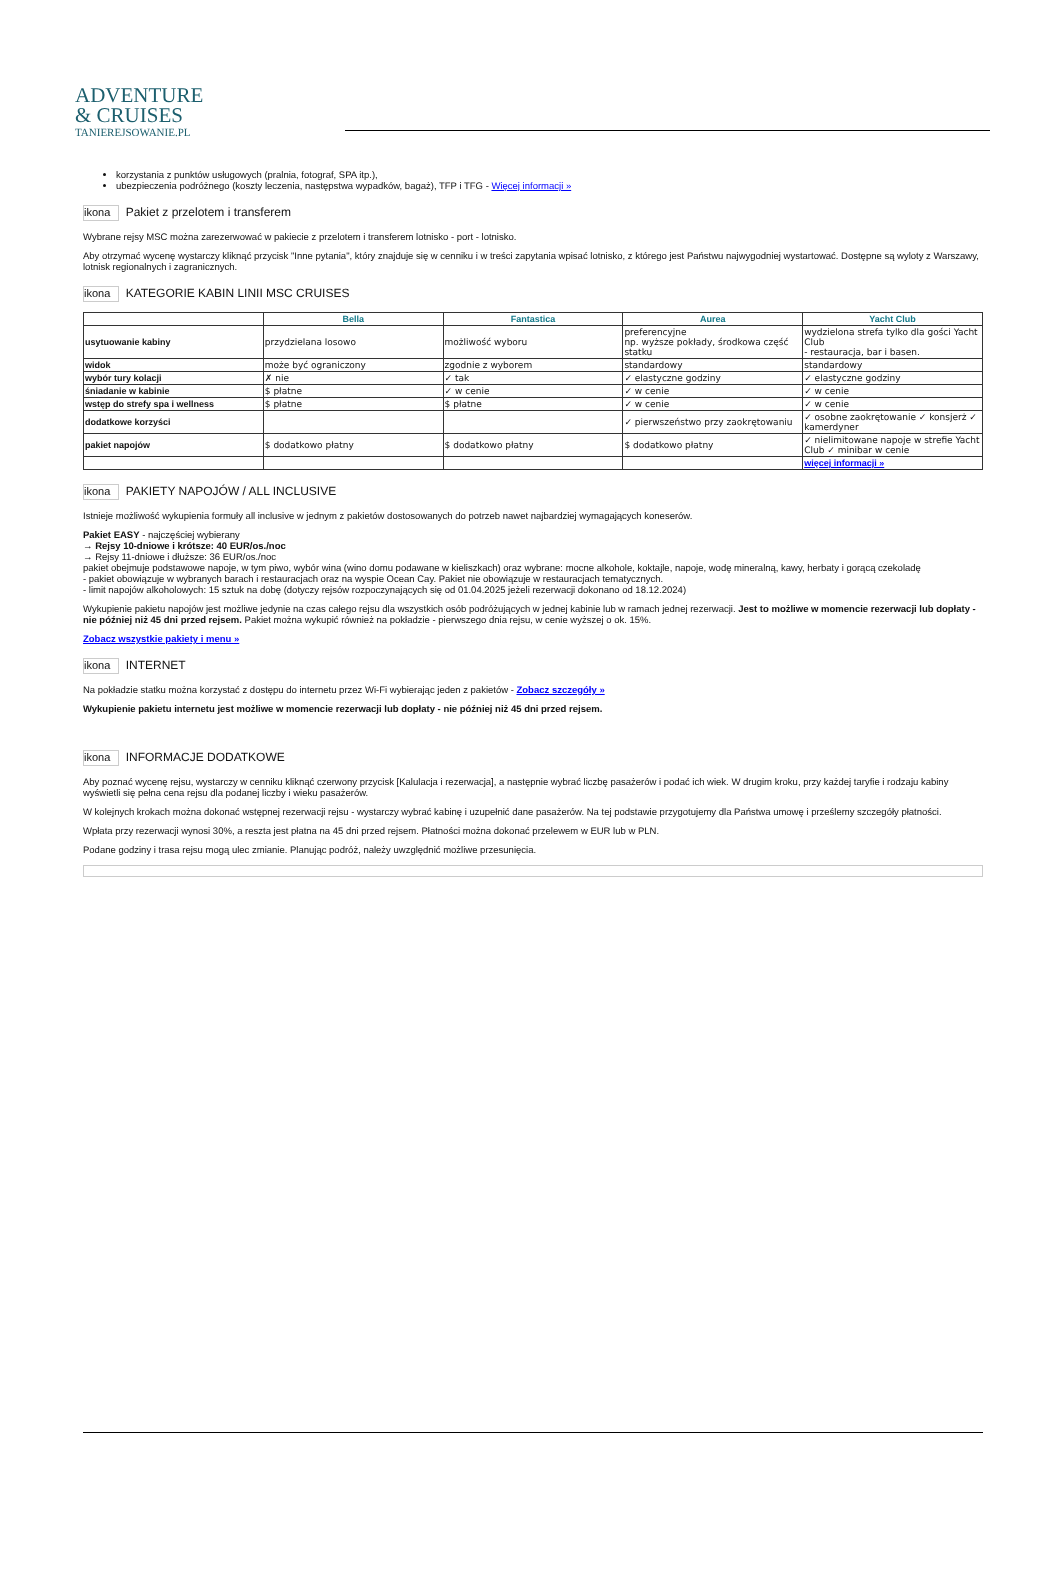ADVENTURE
& CRUISES
TANIEREJSOWANIE.PL
korzystania z punktów usługowych (pralnia, fotograf, SPA itp.),
ubezpieczenia podróżnego (koszty leczenia, następstwa wypadków, bagaż), TFP i TFG - Więcej informacji »
ikona Pakiet z przelotem i transferem
Wybrane rejsy MSC można zarezerwować w pakiecie z przelotem i transferem lotnisko - port - lotnisko.
Aby otrzymać wycenę wystarczy kliknąć przycisk "Inne pytania", który znajduje się w cenniku i w treści zapytania wpisać lotnisko, z którego jest Państwu najwygodniej wystartować. Dostępne są wyloty z Warszawy, lotnisk regionalnych i zagranicznych.
ikona KATEGORIE KABIN LINII MSC CRUISES
| | Bella | Fantastica | Aurea | Yacht Club |
| --- | --- | --- | --- | --- |
| usytuowanie kabiny | przydzielana losowo | możliwość wyboru | preferencyjne np. wyższe pokłady, środkowa część statku | wydzielona strefa tylko dla gości Yacht Club - restauracja, bar i basen. |
| widok | może być ograniczony | zgodnie z wyborem | standardowy | standardowy |
| wybór tury kolacji | ✗ nie | ✓ tak | ✓ elastyczne godziny | ✓ elastyczne godziny |
| śniadanie w kabinie | $ płatne | ✓ w cenie | ✓ w cenie | ✓ w cenie |
| wstęp do strefy spa i wellness | $ płatne | $ płatne | ✓ w cenie | ✓ w cenie |
| dodatkowe korzyści | | | ✓ pierwszeństwo przy zaokrętowaniu | ✓ osobne zaokrętowanie ✓ konsjerż ✓ kamerdyner |
| pakiet napojów | $ dodatkowo płatny | $ dodatkowo płatny | $ dodatkowo płatny | ✓ nielimitowane napoje w strefie Yacht Club ✓ minibar w cenie |
| | | | | więcej informacji » |
ikona PAKIETY NAPOJÓW / ALL INCLUSIVE
Istnieje możliwość wykupienia formuły all inclusive w jednym z pakietów dostosowanych do potrzeb nawet najbardziej wymagających koneserów.
Pakiet EASY - najczęściej wybierany
→ Rejsy 10-dniowe i krótsze: 40 EUR/os./noc
→ Rejsy 11-dniowe i dłuższe: 36 EUR/os./noc
pakiet obejmuje podstawowe napoje, w tym piwo, wybór wina (wino domu podawane w kieliszkach) oraz wybrane: mocne alkohole, koktajle, napoje, wodę mineralną, kawy, herbaty i gorącą czekoladę
- pakiet obowiązuje w wybranych barach i restauracjach oraz na wyspie Ocean Cay. Pakiet nie obowiązuje w restauracjach tematycznych.
- limit napojów alkoholowych: 15 sztuk na dobę (dotyczy rejsów rozpoczynających się od 01.04.2025 jeżeli rezerwacji dokonano od 18.12.2024)
Wykupienie pakietu napojów jest możliwe jedynie na czas całego rejsu dla wszystkich osób podróżujących w jednej kabinie lub w ramach jednej rezerwacji. Jest to możliwe w momencie rezerwacji lub dopłaty - nie później niż 45 dni przed rejsem. Pakiet można wykupić również na pokładzie - pierwszego dnia rejsu, w cenie wyższej o ok. 15%.
Zobacz wszystkie pakiety i menu »
ikona INTERNET
Na pokładzie statku można korzystać z dostępu do internetu przez Wi-Fi wybierając jeden z pakietów - Zobacz szczegóły »
Wykupienie pakietu internetu jest możliwe w momencie rezerwacji lub dopłaty - nie później niż 45 dni przed rejsem.
ikona INFORMACJE DODATKOWE
Aby poznać wycenę rejsu, wystarczy w cenniku kliknąć czerwony przycisk [Kalulacja i rezerwacja], a następnie wybrać liczbę pasażerów i podać ich wiek. W drugim kroku, przy każdej taryfie i rodzaju kabiny wyświetli się pełna cena rejsu dla podanej liczby i wieku pasażerów.
W kolejnych krokach można dokonać wstępnej rezerwacji rejsu - wystarczy wybrać kabinę i uzupełnić dane pasażerów. Na tej podstawie przygotujemy dla Państwa umowę i prześlemy szczegóły płatności.
Wpłata przy rezerwacji wynosi 30%, a reszta jest płatna na 45 dni przed rejsem. Płatności można dokonać przelewem w EUR lub w PLN.
Podane godziny i trasa rejsu mogą ulec zmianie. Planując podróż, należy uwzględnić możliwe przesunięcia.